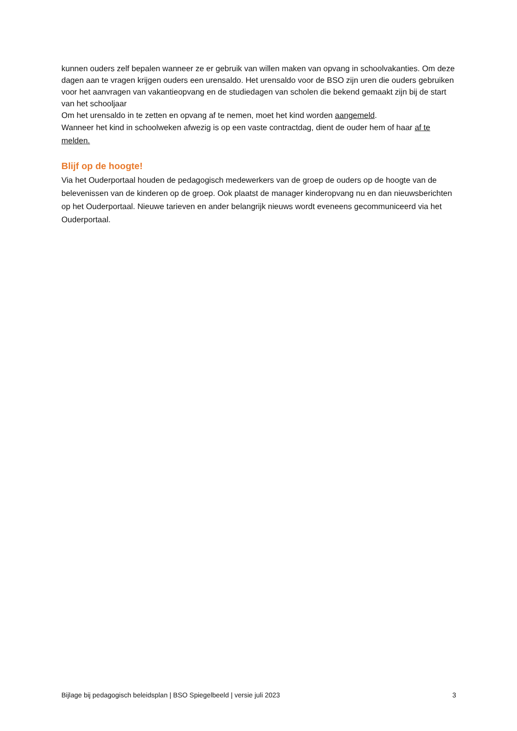kunnen ouders zelf bepalen wanneer ze er gebruik van willen maken van opvang in schoolvakanties. Om deze dagen aan te vragen krijgen ouders een urensaldo. Het urensaldo voor de BSO zijn uren die ouders gebruiken voor het aanvragen van vakantieopvang en de studiedagen van scholen die bekend gemaakt zijn bij de start van het schooljaar
Om het urensaldo in te zetten en opvang af te nemen, moet het kind worden aangemeld.
Wanneer het kind in schoolweken afwezig is op een vaste contractdag, dient de ouder hem of haar af te melden.
Blijf op de hoogte!
Via het Ouderportaal houden de pedagogisch medewerkers van de groep de ouders op de hoogte van de belevenissen van de kinderen op de groep. Ook plaatst de manager kinderopvang nu en dan nieuwsberichten op het Ouderportaal. Nieuwe tarieven en ander belangrijk nieuws wordt eveneens gecommuniceerd via het Ouderportaal.
Bijlage bij pedagogisch beleidsplan | BSO Spiegelbeeld | versie juli 2023 3